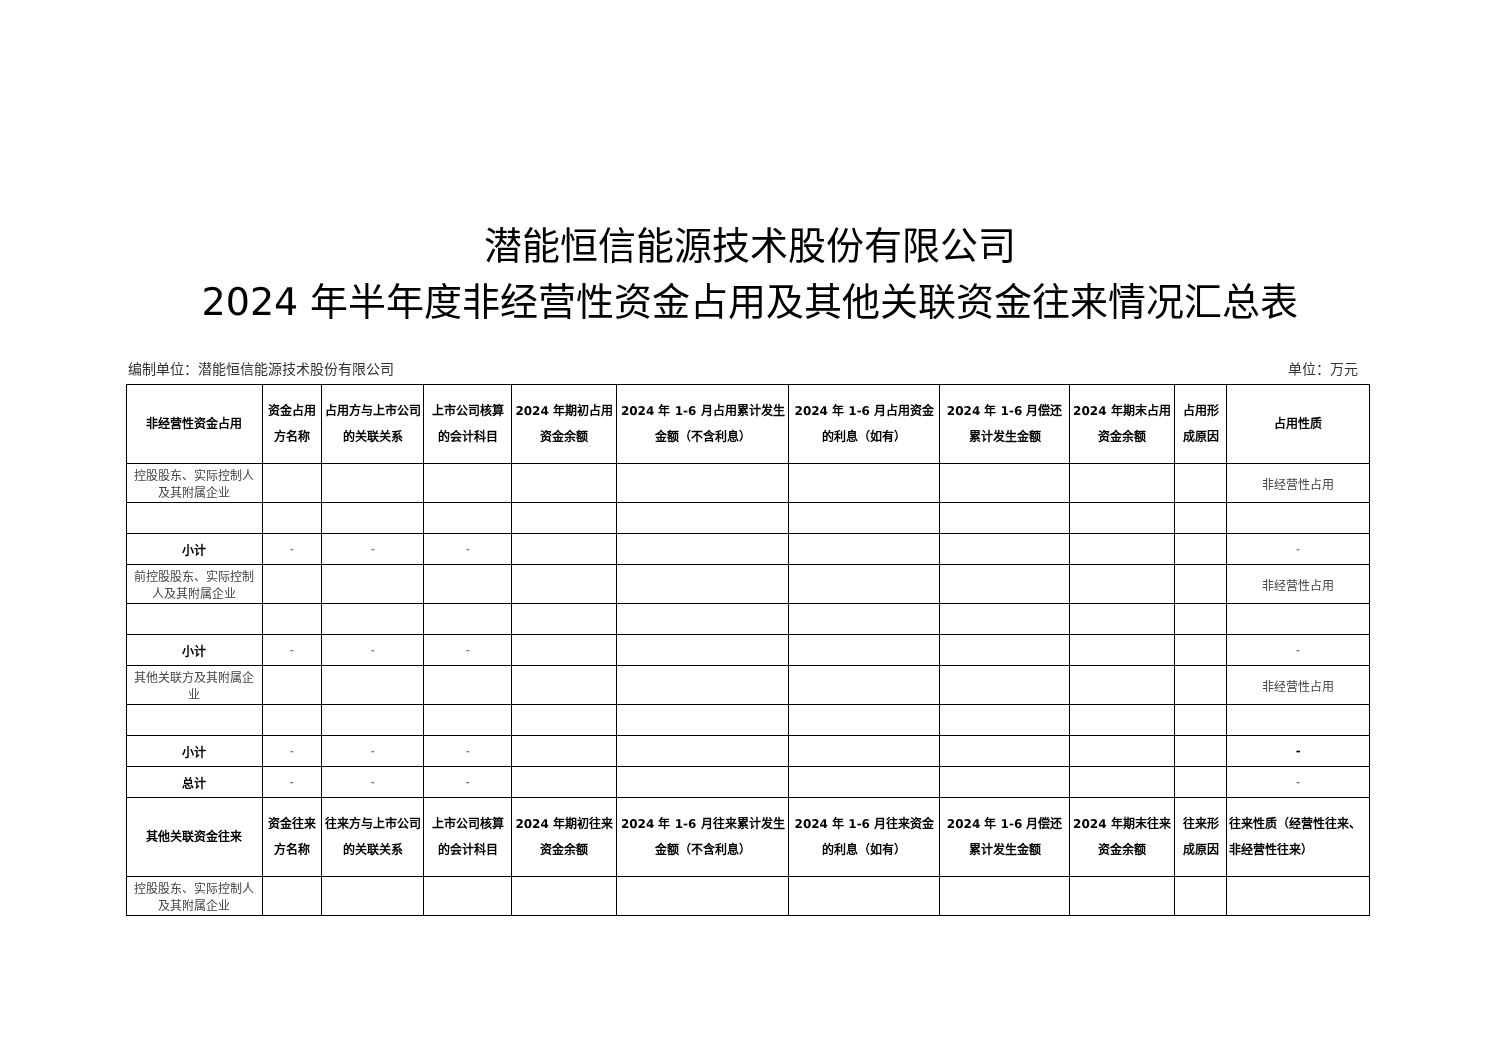潜能恒信能源技术股份有限公司
2024 年半年度非经营性资金占用及其他关联资金往来情况汇总表
编制单位：潜能恒信能源技术股份有限公司 单位：万元
| 非经营性资金占用 | 资金占用方名称 | 占用方与上市公司的关联关系 | 上市公司核算的会计科目 | 2024 年期初占用资金余额 | 2024 年 1-6 月占用累计发生金额（不含利息） | 2024 年 1-6 月占用资金的利息（如有） | 2024 年 1-6 月偿还累计发生金额 | 2024 年期末占用资金余额 | 占用形成原因 | 占用性质 |
| --- | --- | --- | --- | --- | --- | --- | --- | --- | --- | --- |
| 控股股东、实际控制人及其附属企业 | | | | | | | | | | 非经营性占用 |
| 小计 | - | - | - | | | | | | | - |
| 前控股股东、实际控制人及其附属企业 | | | | | | | | | | 非经营性占用 |
| 小计 | - | - | - | | | | | | | - |
| 其他关联方及其附属企业 | | | | | | | | | | 非经营性占用 |
| 小计 | - | - | - | | | | | | | - |
| 总计 | - | - | - | | | | | | | - |
| 其他关联资金往来 | 资金往来方名称 | 往来方与上市公司的关联关系 | 上市公司核算的会计科目 | 2024 年期初往来资金余额 | 2024 年 1-6 月往来累计发生金额（不含利息） | 2024 年 1-6 月往来资金的利息（如有） | 2024 年 1-6 月偿还累计发生金额 | 2024 年期末往来资金余额 | 往来形成原因 | 往来性质（经营性往来、非经营性往来） |
| 控股股东、实际控制人及其附属企业 | | | | | | | | | | |